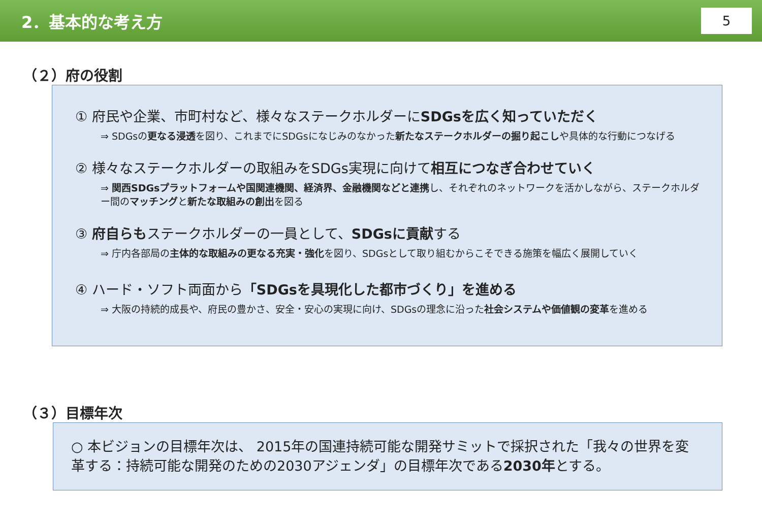2．基本的な考え方
5
（２）府の役割
① 府民や企業、市町村など、様々なステークホルダーにSDGsを広く知っていただく
⇒ SDGsの更なる浸透を図り、これまでにSDGsになじみのなかった新たなステークホルダーの掘り起こしや具体的な行動につなげる
② 様々なステークホルダーの取組みをSDGs実現に向けて相互につなぎ合わせていく
⇒ 関西SDGsプラットフォームや国関連機関、経済界、金融機関などと連携し、それぞれのネットワークを活かしながら、ステークホルダー間のマッチングと新たな取組みの創出を図る
③ 府自らもステークホルダーの一員として、SDGsに貢献する
⇒ 庁内各部局の主体的な取組みの更なる充実・強化を図り、SDGsとして取り組むからこそできる施策を幅広く展開していく
④ ハード・ソフト両面から「SDGsを具現化した都市づくり」を進める
⇒ 大阪の持続的成長や、府民の豊かさ、安全・安心の実現に向け、SDGsの理念に沿った社会システムや価値観の変革を進める
（３）目標年次
○ 本ビジョンの目標年次は、 2015年の国連持続可能な開発サミットで採択された「我々の世界を変革する：持続可能な開発のための2030アジェンダ」の目標年次である2030年とする。